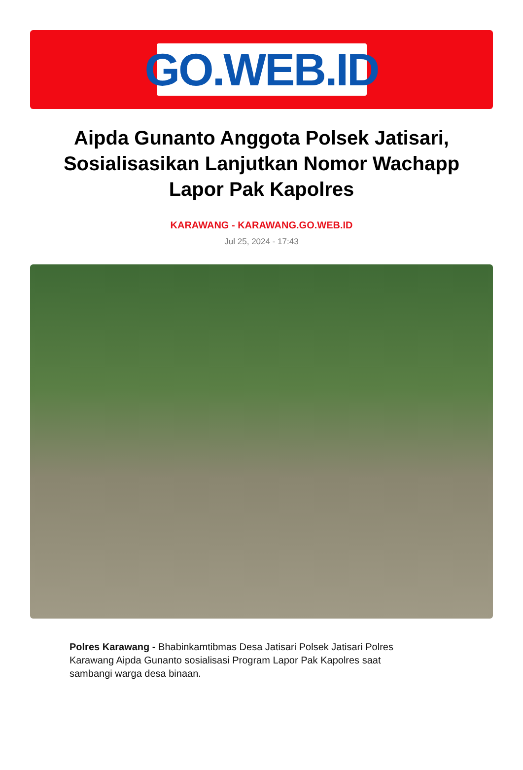GO.WEB.ID
Aipda Gunanto Anggota Polsek Jatisari, Sosialisasikan Lanjutkan Nomor Wachapp Lapor Pak Kapolres
KARAWANG - KARAWANG.GO.WEB.ID
Jul 25, 2024 - 17:43
Polres Karawang - Bhabinkamtibmas Desa Jatisari Polsek Jatisari Polres Karawang Aipda Gunanto sosialisasi Program Lapor Pak Kapolres saat sambangi warga desa binaan.